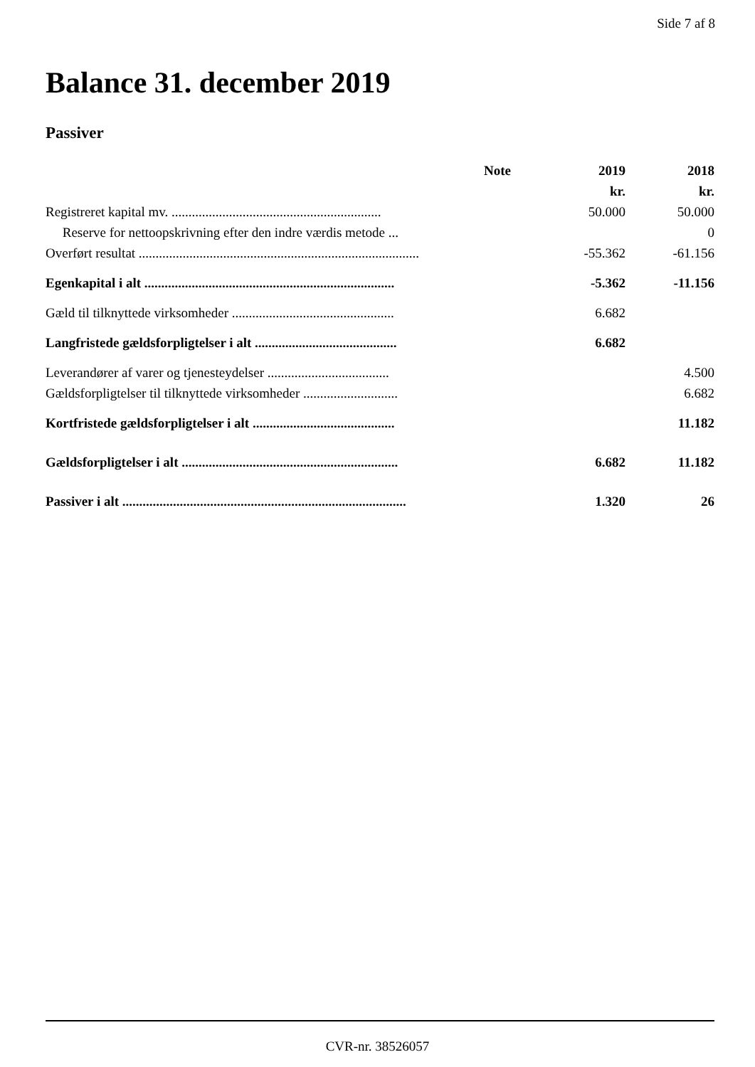Side 7 af 8
Balance 31. december 2019
Passiver
| | Note | 2019 | 2018 |
| --- | --- | --- | --- |
| | | kr. | kr. |
| Registreret kapital mv. .............................................................. | | 50.000 | 50.000 |
| Reserve for nettoopskrivning efter den indre værdis metode ... | | | 0 |
| Overført resultat ................................................................................... | | -55.362 | -61.156 |
| Egenkapital i alt .......................................................................... | | -5.362 | -11.156 |
| Gæld til tilknyttede virksomheder ................................................ | | 6.682 | |
| Langfristede gældsforpligtelser i alt .......................................... | | 6.682 | |
| Leverandører af varer og tjenesteydelser .................................... | | | 4.500 |
| Gældsforpligtelser til tilknyttede virksomheder ............................ | | | 6.682 |
| Kortfristede gældsforpligtelser i alt .......................................... | | | 11.182 |
| Gældsforpligtelser i alt ................................................................ | | 6.682 | 11.182 |
| Passiver i alt .................................................................................... | | 1.320 | 26 |
CVR-nr. 38526057